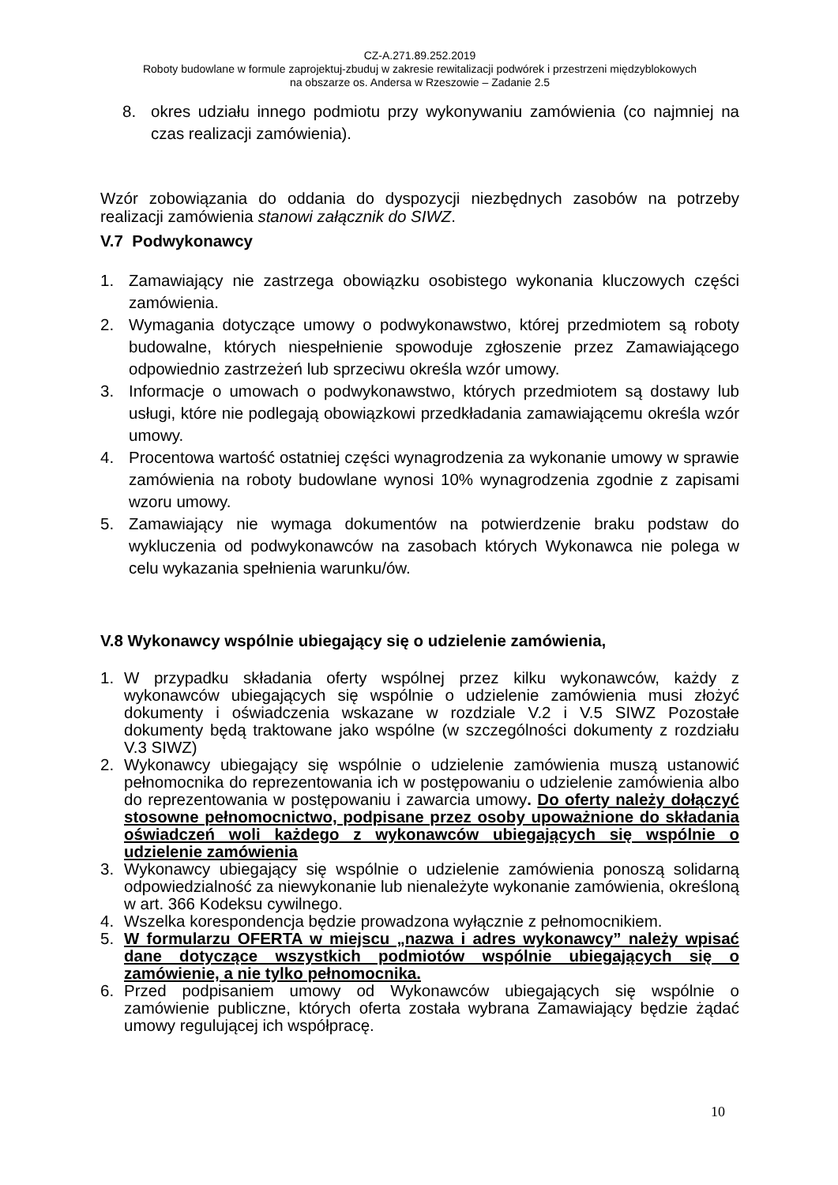CZ-A.271.89.252.2019
Roboty budowlane w formule zaprojektuj-zbuduj w zakresie rewitalizacji podwórek i przestrzeni międzyblokowych
na obszarze os. Andersa w Rzeszowie – Zadanie 2.5
8. okres udziału innego podmiotu przy wykonywaniu zamówienia (co najmniej na czas realizacji zamówienia).
Wzór zobowiązania do oddania do dyspozycji niezbędnych zasobów na potrzeby realizacji zamówienia stanowi załącznik do SIWZ.
V.7 Podwykonawcy
1. Zamawiający nie zastrzega obowiązku osobistego wykonania kluczowych części zamówienia.
2. Wymagania dotyczące umowy o podwykonawstwo, której przedmiotem są roboty budowalne, których niespełnienie spowoduje zgłoszenie przez Zamawiającego odpowiednio zastrzeżeń lub sprzeciwu określa wzór umowy.
3. Informacje o umowach o podwykonawstwo, których przedmiotem są dostawy lub usługi, które nie podlegają obowiązkowi przedkładania zamawiającemu określa wzór umowy.
4. Procentowa wartość ostatniej części wynagrodzenia za wykonanie umowy w sprawie zamówienia na roboty budowlane wynosi 10% wynagrodzenia zgodnie z zapisami wzoru umowy.
5. Zamawiający nie wymaga dokumentów na potwierdzenie braku podstaw do wykluczenia od podwykonawców na zasobach których Wykonawca nie polega w celu wykazania spełnienia warunku/ów.
V.8 Wykonawcy wspólnie ubiegający się o udzielenie zamówienia,
1. W przypadku składania oferty wspólnej przez kilku wykonawców, każdy z wykonawców ubiegających się wspólnie o udzielenie zamówienia musi złożyć dokumenty i oświadczenia wskazane w rozdziale V.2 i V.5 SIWZ Pozostałe dokumenty będą traktowane jako wspólne (w szczególności dokumenty z rozdziału V.3 SIWZ)
2. Wykonawcy ubiegający się wspólnie o udzielenie zamówienia muszą ustanowić pełnomocnika do reprezentowania ich w postępowaniu o udzielenie zamówienia albo do reprezentowania w postępowaniu i zawarcia umowy. Do oferty należy dołączyć stosowne pełnomocnictwo, podpisane przez osoby upoważnione do składania oświadczeń woli każdego z wykonawców ubiegających się wspólnie o udzielenie zamówienia
3. Wykonawcy ubiegający się wspólnie o udzielenie zamówienia ponoszą solidarną odpowiedzialność za niewykonanie lub nienależyte wykonanie zamówienia, określoną w art. 366 Kodeksu cywilnego.
4. Wszelka korespondencja będzie prowadzona wyłącznie z pełnomocnikiem.
5. W formularzu OFERTA w miejscu „nazwa i adres wykonawcy” należy wpisać dane dotyczące wszystkich podmiotów wspólnie ubiegających się o zamówienie, a nie tylko pełnomocnika.
6. Przed podpisaniem umowy od Wykonawców ubiegających się wspólnie o zamówienie publiczne, których oferta została wybrana Zamawiający będzie żądać umowy regulującej ich współpracę.
10